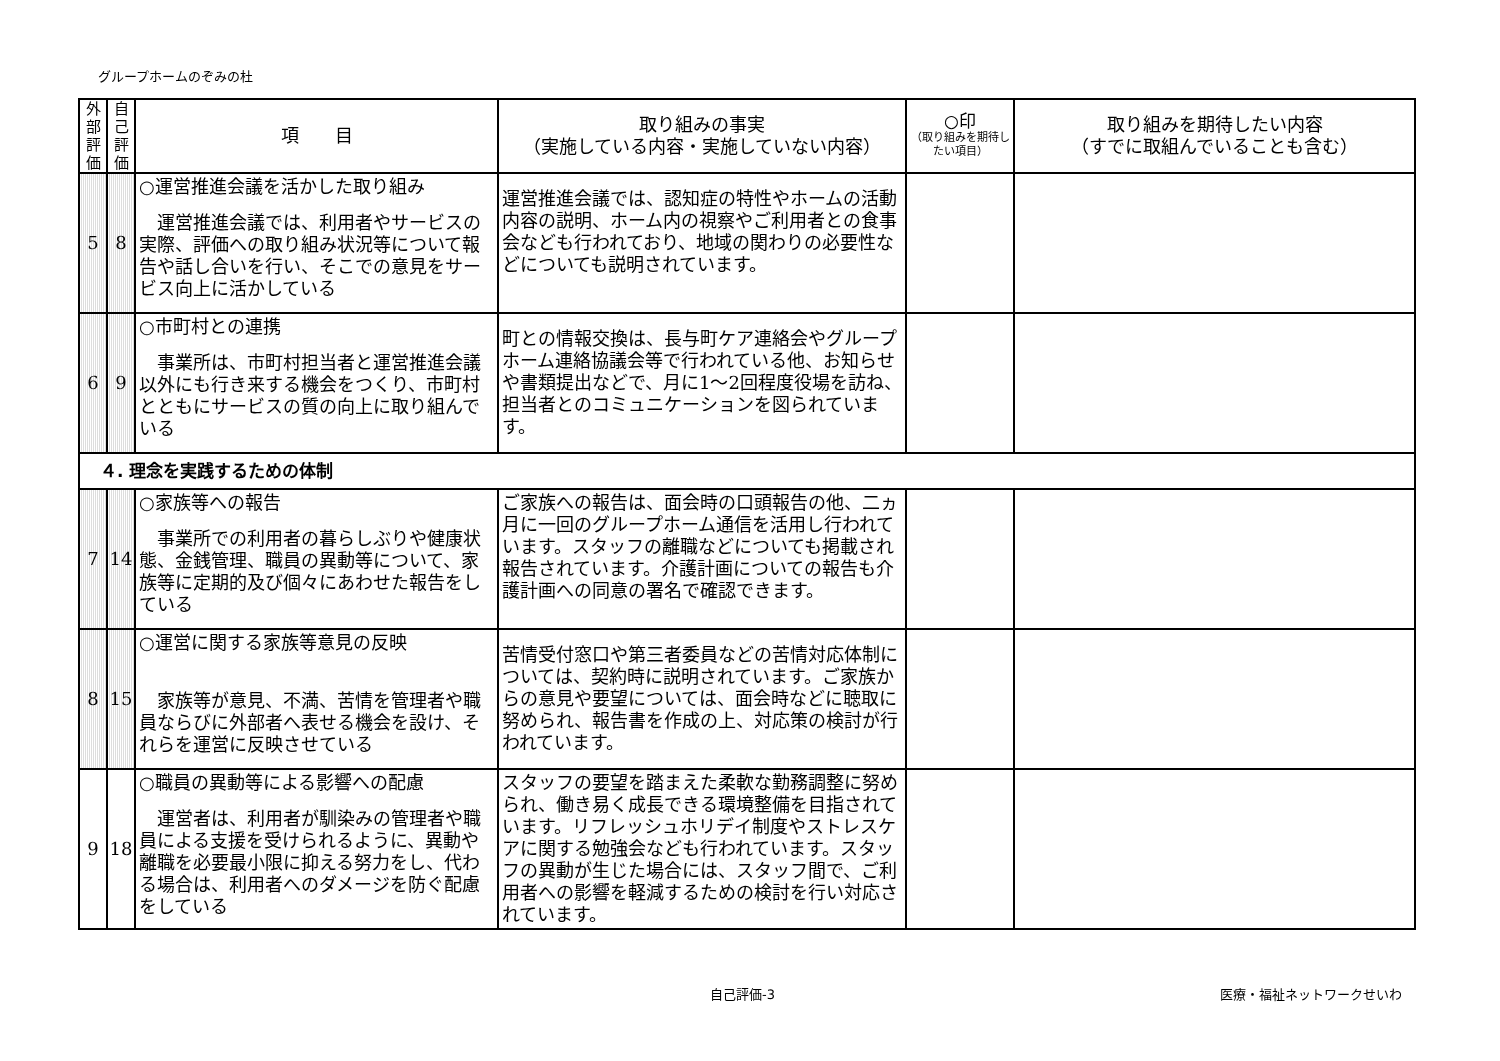グループホームのぞみの杜
| 外 部 評 価 | 自 己 評 価 | 項 目 | 取り組みの事実 （実施している内容・実施していない内容） | ○印 （取り組みを期待したい項目） | 取り組みを期待したい内容 （すでに取組んでいることも含む） |
| --- | --- | --- | --- | --- | --- |
| 5 | 8 | ○運営推進会議を活かした取り組み 運営推進会議では、利用者やサービスの実際、評価への取り組み状況等について報告や話し合いを行い、そこでの意見をサービス向上に活かしている | 運営推進会議では、認知症の特性やホームの活動内容の説明、ホーム内の視察やご利用者との食事会なども行われており、地域の関わりの必要性などについても説明されています。 | | |
| 6 | 9 | ○市町村との連携 事業所は、市町村担当者と運営推進会議以外にも行き来する機会をつくり、市町村とともにサービスの質の向上に取り組んでいる | 町との情報交換は、長与町ケア連絡会やグループホーム連絡協議会等で行われている他、お知らせや書類提出などで、月に1～2回程度役場を訪ね、担当者とのコミュニケーションを図られています。 | | |
| ４. 理念を実践するための体制 | | | | | |
| 7 | 14 | ○家族等への報告 事業所での利用者の暮らしぶりや健康状態、金銭管理、職員の異動等について、家族等に定期的及び個々にあわせた報告をしている | ご家族への報告は、面会時の口頭報告の他、二ヵ月に一回のグループホーム通信を活用し行われています。スタッフの離職などについても掲載され報告されています。介護計画についての報告も介護計画への同意の署名で確認できます。 | | |
| 8 | 15 | ○運営に関する家族等意見の反映 家族等が意見、不満、苦情を管理者や職員ならびに外部者へ表せる機会を設け、それらを運営に反映させている | 苦情受付窓口や第三者委員などの苦情対応体制については、契約時に説明されています。ご家族からの意見や要望については、面会時などに聴取に努められ、報告書を作成の上、対応策の検討が行われています。 | | |
| 9 | 18 | ○職員の異動等による影響への配慮 運営者は、利用者が馴染みの管理者や職員による支援を受けられるように、異動や離職を必要最小限に抑える努力をし、代わる場合は、利用者へのダメージを防ぐ配慮をしている | スタッフの要望を踏まえた柔軟な勤務調整に努められ、働き易く成長できる環境整備を目指されています。リフレッシュホリデイ制度やストレスケアに関する勉強会なども行われています。スタッフの異動が生じた場合には、スタッフ間で、ご利用者への影響を軽減するための検討を行い対応されています。 | | |
自己評価-3 医療・福祉ネットワークせいわ